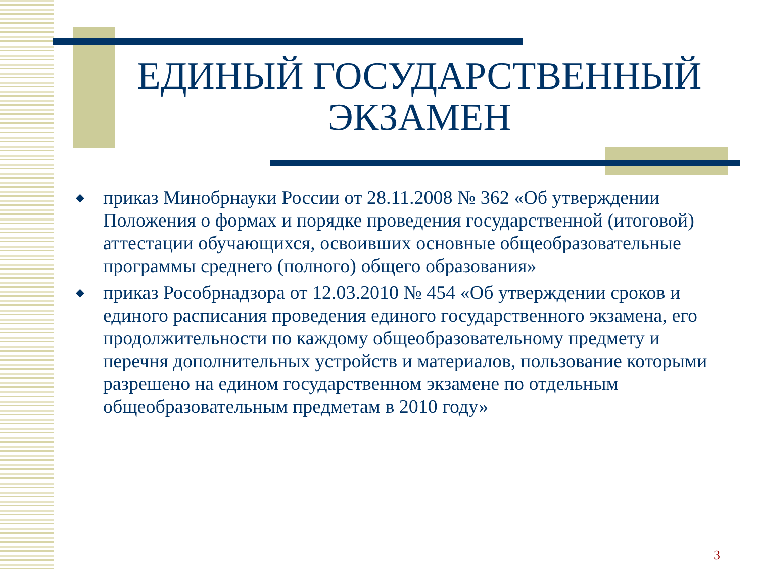ЕДИНЫЙ ГОСУДАРСТВЕННЫЙ ЭКЗАМЕН
◆ приказ Минобрнауки России от 28.11.2008 № 362 «Об утверждении Положения о формах и порядке проведения государственной (итоговой) аттестации обучающихся, освоивших основные общеобразовательные программы среднего (полного) общего образования»
◆ приказ Рособрнадзора от 12.03.2010 № 454 «Об утверждении сроков и единого расписания проведения единого государственного экзамена, его продолжительности по каждому общеобразовательному предмету и перечня дополнительных устройств и материалов, пользование которыми разрешено на едином государственном экзамене по отдельным общеобразовательным предметам в 2010 году»
3